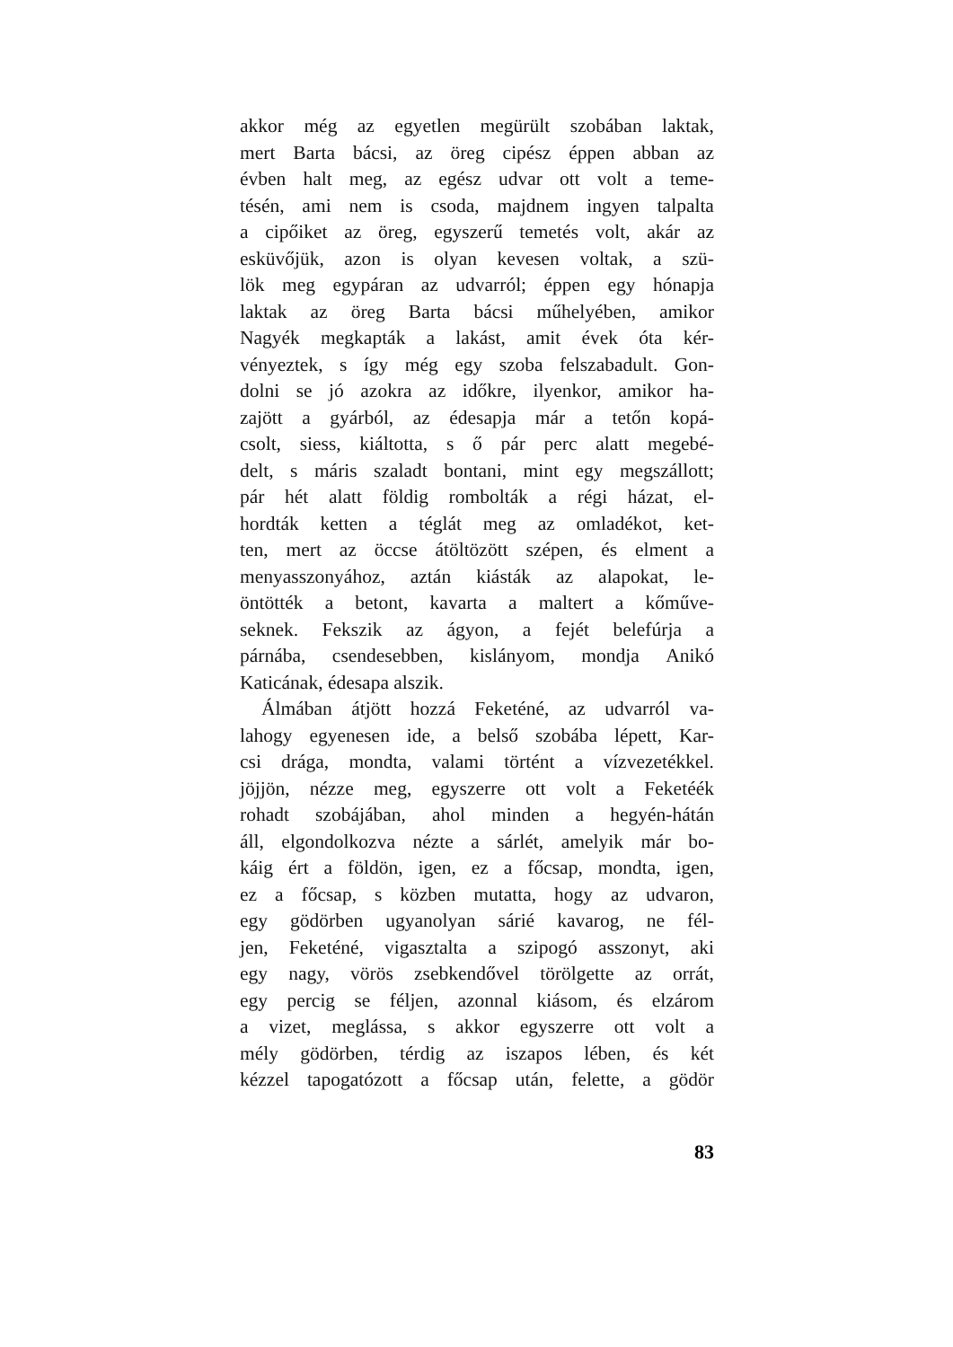akkor még az egyetlen megürült szobában laktak,
mert Barta bácsi, az öreg cipész éppen abban az
évben halt meg, az egész udvar ott volt a teme-
tésén, ami nem is csoda, majdnem ingyen talpalta
a cipőiket az öreg, egyszerű temetés volt, akár az
esküvőjük, azon is olyan kevesen voltak, a szü-
lök meg egypáran az udvarról; éppen egy hónapja
laktak az öreg Barta bácsi műhelyében, amikor
Nagyék megkapták a lakást, amit évek óta kér-
vényeztek, s így még egy szoba felszabadult. Gon-
dolni se jó azokra az időkre, ilyenkor, amikor ha-
zajött a gyárból, az édesapja már a tetőn kopá-
csolt, siess, kiáltotta, s ő pár perc alatt megebé-
delt, s máris szaladt bontani, mint egy megszállott;
pár hét alatt földig rombolták a régi házat, el-
hordták ketten a téglát meg az omladékot, ket-
ten, mert az öccse átöltözött szépen, és elment a
menyasszonyához, aztán kiásták az alapokat, le-
öntötték a betont, kavarta a maltert a kőműve-
seknek. Fekszik az ágyon, a fejét belefúrja a
párnába, csendesebben, kislányom, mondja Anikó
Katicának, édesapa alszik.
Álmában átjött hozzá Feketéné, az udvarról va-
lahogy egyenesen ide, a belső szobába lépett, Kar-
csi drága, mondta, valami történt a vízvezetékkel.
jöjjön, nézze meg, egyszerre ott volt a Feketéék
rohadt szobájában, ahol minden a hegyén-hátán
áll, elgondolkozva nézte a sárlét, amelyik már bo-
káig ért a földön, igen, ez a főcsap, mondta, igen,
ez a főcsap, s közben mutatta, hogy az udvaron,
egy gödörben ugyanolyan sárié kavarog, ne fél-
jen, Feketéné, vigasztalta a szipogó asszonyt, aki
egy nagy, vörös zsebkendővel törölgette az orrát,
egy percig se féljen, azonnal kiásom, és elzárom
a vizet, meglássa, s akkor egyszerre ott volt a
mély gödörben, térdig az iszapos lében, és két
kézzel tapogatózott a főcsap után, felette, a gödör
83